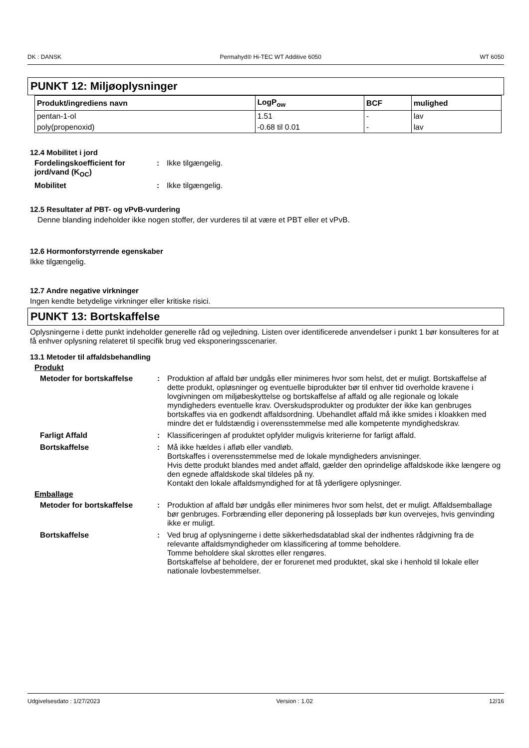DK : DANSK Permahyd® Hi-TEC WT Additive 6050 WT 6050
PUNKT 12: Miljøoplysninger
| Produkt/ingrediens navn | LogP<sub>ow</sub> | BCF | mulighed |
| --- | --- | --- | --- |
| pentan-1-ol | 1.51 | - | lav |
| poly(propenoxid) | -0.68 til 0.01 | - | lav |
12.4 Mobilitet i jord
Fordelingskoefficient for jord/vand (K<sub>OC</sub>): Ikke tilgængelig. Mobilitet: Ikke tilgængelig.
12.5 Resultater af PBT- og vPvB-vurdering
Denne blanding indeholder ikke nogen stoffer, der vurderes til at være et PBT eller et vPvB.
12.6 Hormonforstyrrende egenskaber
Ikke tilgængelig.
12.7 Andre negative virkninger
Ingen kendte betydelige virkninger eller kritiske risici.
PUNKT 13: Bortskaffelse
Oplysningerne i dette punkt indeholder generelle råd og vejledning. Listen over identificerede anvendelser i punkt 1 bør konsulteres for at få enhver oplysning relateret til specifik brug ved eksponeringsscenarier.
13.1 Metoder til affaldsbehandling
Produkt
Metoder for bortskaffelse: Produktion af affald bør undgås eller minimeres hvor som helst, det er muligt. Bortskaffelse af dette produkt, opløsninger og eventuelle biprodukter bør til enhver tid overholde kravene i lovgivningen om miljøbeskyttelse og bortskaffelse af affald og alle regionale og lokale myndigheders eventuelle krav. Overskudsprodukter og produkter der ikke kan genbruges bortskaffes via en godkendt affaldsordning. Ubehandlet affald må ikke smides i kloakken med mindre det er fuldstændig i overensstemmelse med alle kompetente myndighedskrav. Farligt Affald: Klassificeringen af produktet opfylder muligvis kriterierne for farligt affald. Bortskaffelse: Må ikke hældes i afløb eller vandløb.
Bortskaffes i overensstemmelse med de lokale myndigheders anvisninger.
Hvis dette produkt blandes med andet affald, gælder den oprindelige affaldskode ikke længere og den egnede affaldskode skal tildeles på ny.
Kontakt den lokale affaldsmyndighed for at få yderligere oplysninger.
Emballage
Metoder for bortskaffelse: Produktion af affald bør undgås eller minimeres hvor som helst, det er muligt. Affaldsemballage bør genbruges. Forbrænding eller deponering på losseplads bør kun overvejes, hvis genvinding ikke er muligt. Bortskaffelse: Ved brug af oplysningerne i dette sikkerhedsdatablad skal der indhentes rådgivning fra de relevante affaldsmyndigheder om klassificering af tomme beholdere.
Tomme beholdere skal skrottes eller rengøres.
Bortskaffelse af beholdere, der er forurenet med produktet, skal ske i henhold til lokale eller nationale lovbestemmelser.
Udgivelsesdato : 1/27/2023 Version : 1.02 12/16